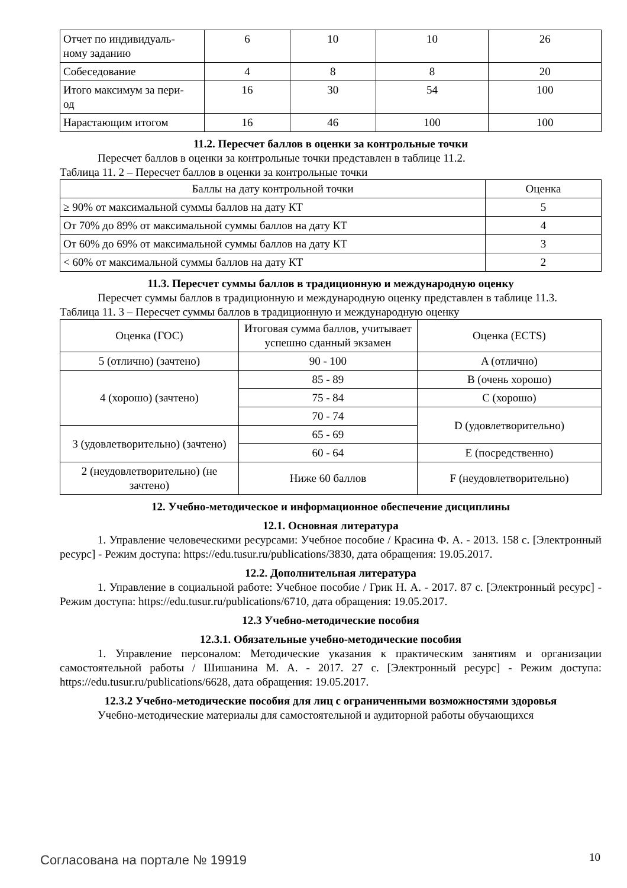| Отчет по индивидуаль- ному заданию | 6 | 10 | 10 | 26 |
| Собеседование | 4 | 8 | 8 | 20 |
| Итого максимум за пери- од | 16 | 30 | 54 | 100 |
| Нарастающим итогом | 16 | 46 | 100 | 100 |
11.2. Пересчет баллов в оценки за контрольные точки
Пересчет баллов в оценки за контрольные точки представлен в таблице 11.2.
Таблица 11. 2 – Пересчет баллов в оценки за контрольные точки
| Баллы на дату контрольной точки | Оценка |
| ≥ 90% от максимальной суммы баллов на дату КТ | 5 |
| От 70% до 89% от максимальной суммы баллов на дату КТ | 4 |
| От 60% до 69% от максимальной суммы баллов на дату КТ | 3 |
| < 60% от максимальной суммы баллов на дату КТ | 2 |
11.3. Пересчет суммы баллов в традиционную и международную оценку
Пересчет суммы баллов в традиционную и международную оценку представлен в таблице 11.3.
Таблица 11. 3 – Пересчет суммы баллов в традиционную и международную оценку
| Оценка (ГОС) | Итоговая сумма баллов, учитывает успешно сданный экзамен | Оценка (ECTS) |
| 5 (отлично) (зачтено) | 90 - 100 | A (отлично) |
| 4 (хорошо) (зачтено) | 85 - 89 | B (очень хорошо) |
| | 75 - 84 | C (хорошо) |
| | 70 - 74 | D (удовлетворительно) |
| 3 (удовлетворительно) (зачтено) | 65 - 69 | |
| | 60 - 64 | E (посредственно) |
| 2 (неудовлетворительно) (не зачтено) | Ниже 60 баллов | F (неудовлетворительно) |
12. Учебно-методическое и информационное обеспечение дисциплины
12.1. Основная литература
1. Управление человеческими ресурсами: Учебное пособие / Красина Ф. А. - 2013. 158 с. [Электронный ресурс] - Режим доступа: https://edu.tusur.ru/publications/3830, дата обращения: 19.05.2017.
12.2. Дополнительная литература
1. Управление в социальной работе: Учебное пособие / Грик Н. А. - 2017. 87 с. [Электронный ресурс] - Режим доступа: https://edu.tusur.ru/publications/6710, дата обращения: 19.05.2017.
12.3 Учебно-методические пособия
12.3.1. Обязательные учебно-методические пособия
1. Управление персоналом: Методические указания к практическим занятиям и организации самостоятельной работы / Шишанина М. А. - 2017. 27 с. [Электронный ресурс] - Режим доступа: https://edu.tusur.ru/publications/6628, дата обращения: 19.05.2017.
12.3.2 Учебно-методические пособия для лиц с ограниченными возможностями здоровья
Учебно-методические материалы для самостоятельной и аудиторной работы обучающихся
Согласована на портале № 19919 10